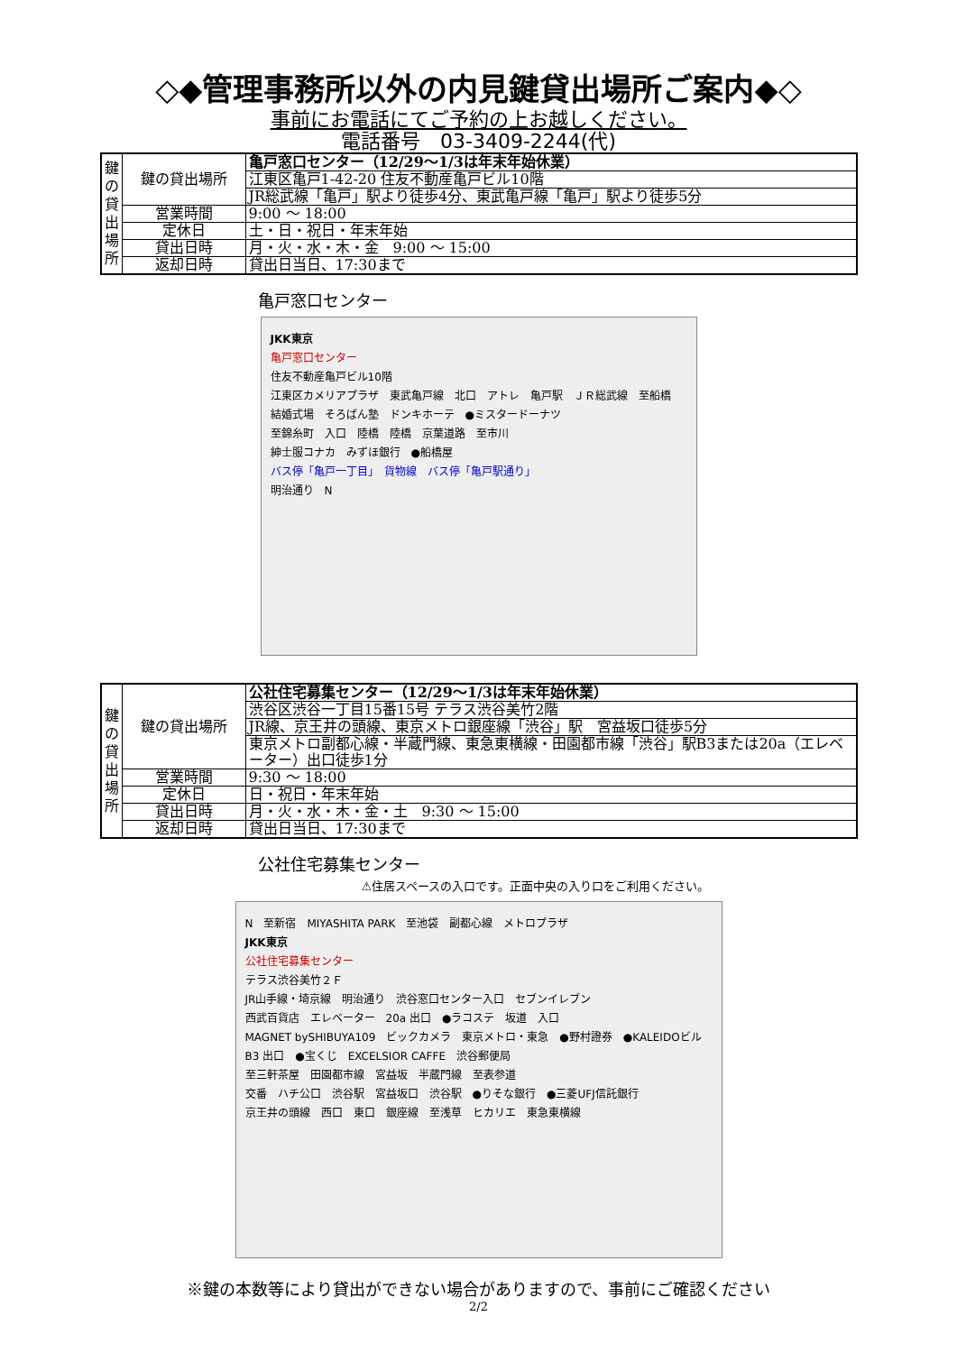◇◆管理事務所以外の内見鍵貸出場所ご案内◆◇
事前にお電話にてご予約の上お越しください。
電話番号　03-3409-2244(代)
| 鍵 の 貸 出 場 所 | 鍵の貸出場所 | 亀戸窓口センター（12/29～1/3は年末年始休業） |
| | | 江東区亀戸1-42-20 住友不動産亀戸ビル10階 |
| | | JR総武線「亀戸」駅より徒歩4分、東武亀戸線「亀戸」駅より徒歩5分 |
| | 営業時間 | 9:00 ～ 18:00 |
| | 定休日 | 土・日・祝日・年末年始 |
| | 貸出日時 | 月・火・水・木・金 9:00 ～ 15:00 |
| | 返却日時 | 貸出日当日、17:30まで |
亀戸窓口センター
JKK東京
亀戸窓口センター
住友不動産亀戸ビル10階
江東区カメリアプラザ　東武亀戸線　北口　アトレ　亀戸駅　ＪＲ総武線　至船橋
結婚式場　そろばん塾　ドンキホーテ　●ミスタードーナツ
至錦糸町　入口　陸橋　陸橋　京葉道路　至市川
紳士服コナカ　みずほ銀行　●船橋屋
バス停「亀戸一丁目」　貨物線　バス停「亀戸駅通り」
明治通り　N
| 鍵 の 貸 出 場 所 | 鍵の貸出場所 | 公社住宅募集センター（12/29～1/3は年末年始休業） |
| | | 渋谷区渋谷一丁目15番15号 テラス渋谷美竹2階 |
| | | JR線、京王井の頭線、東京メトロ銀座線「渋谷」駅 宮益坂口徒歩5分 |
| | | 東京メトロ副都心線・半蔵門線、東急東横線・田園都市線「渋谷」駅B3または20a（エレベーター）出口徒歩1分 |
| | 営業時間 | 9:30 ～ 18:00 |
| | 定休日 | 日・祝日・年末年始 |
| | 貸出日時 | 月・火・水・木・金・土 9:30 ～ 15:00 |
| | 返却日時 | 貸出日当日、17:30まで |
公社住宅募集センター
⚠住居スペースの入口です。正面中央の入り口をご利用ください。
N　至新宿　MIYASHITA PARK　至池袋　副都心線　メトロプラザ
JKK東京
公社住宅募集センター
テラス渋谷美竹２Ｆ
JR山手線・埼京線　明治通り　渋谷窓口センター入口　セブンイレブン
西武百貨店　エレベーター　20a 出口　●ラコステ　坂道　入口
MAGNET bySHIBUYA109　ビックカメラ　東京メトロ・東急　●野村證券　●KALEIDOビル
B3 出口　●宝くじ　EXCELSIOR CAFFE　渋谷郵便局
至三軒茶屋　田園都市線　宮益坂　半蔵門線　至表参道
交番　ハチ公口　渋谷駅　宮益坂口　渋谷駅　●りそな銀行　●三菱UFJ信託銀行
京王井の頭線　西口　東口　銀座線　至浅草　ヒカリエ　東急東横線
※鍵の本数等により貸出ができない場合がありますので、事前にご確認ください
2/2